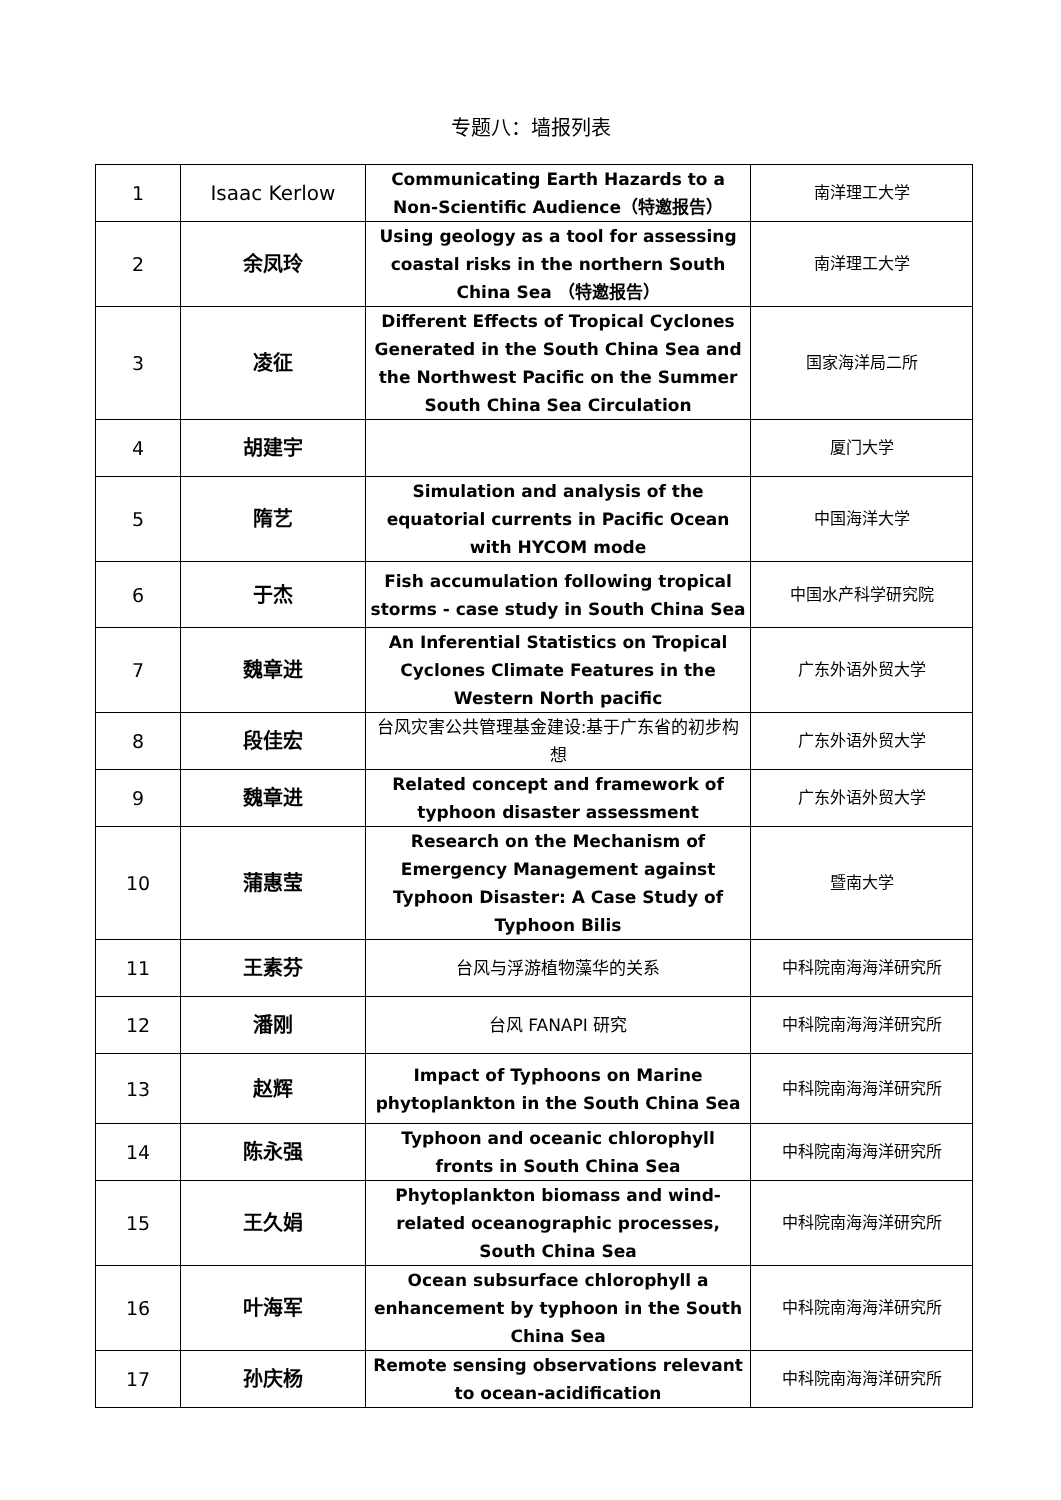专题八：墙报列表
| 1 | Isaac Kerlow | Communicating Earth Hazards to a Non-Scientific Audience（特邀报告） | 南洋理工大学 |
| 2 | 余凤玲 | Using geology as a tool for assessing coastal risks in the northern South China Sea （特邀报告） | 南洋理工大学 |
| 3 | 凌征 | Different Effects of Tropical Cyclones Generated in the South China Sea and the Northwest Pacific on the Summer South China Sea Circulation | 国家海洋局二所 |
| 4 | 胡建宇 | | 厦门大学 |
| 5 | 隋艺 | Simulation and analysis of the equatorial currents in Pacific Ocean with HYCOM mode | 中国海洋大学 |
| 6 | 于杰 | Fish accumulation following tropical storms - case study in South China Sea | 中国水产科学研究院 |
| 7 | 魏章进 | An Inferential Statistics on Tropical Cyclones Climate Features in the Western North pacific | 广东外语外贸大学 |
| 8 | 段佳宏 | 台风灾害公共管理基金建设:基于广东省的初步构想 | 广东外语外贸大学 |
| 9 | 魏章进 | Related concept and framework of typhoon disaster assessment | 广东外语外贸大学 |
| 10 | 蒲惠莹 | Research on the Mechanism of Emergency Management against Typhoon Disaster: A Case Study of Typhoon Bilis | 暨南大学 |
| 11 | 王素芬 | 台风与浮游植物藻华的关系 | 中科院南海海洋研究所 |
| 12 | 潘刚 | 台风 FANAPI 研究 | 中科院南海海洋研究所 |
| 13 | 赵辉 | Impact of Typhoons on Marine phytoplankton in the South China Sea | 中科院南海海洋研究所 |
| 14 | 陈永强 | Typhoon and oceanic chlorophyll fronts in South China Sea | 中科院南海海洋研究所 |
| 15 | 王久娟 | Phytoplankton biomass and wind-related oceanographic processes, South China Sea | 中科院南海海洋研究所 |
| 16 | 叶海军 | Ocean subsurface chlorophyll a enhancement by typhoon in the South China Sea | 中科院南海海洋研究所 |
| 17 | 孙庆杨 | Remote sensing observations relevant to ocean-acidification | 中科院南海海洋研究所 |